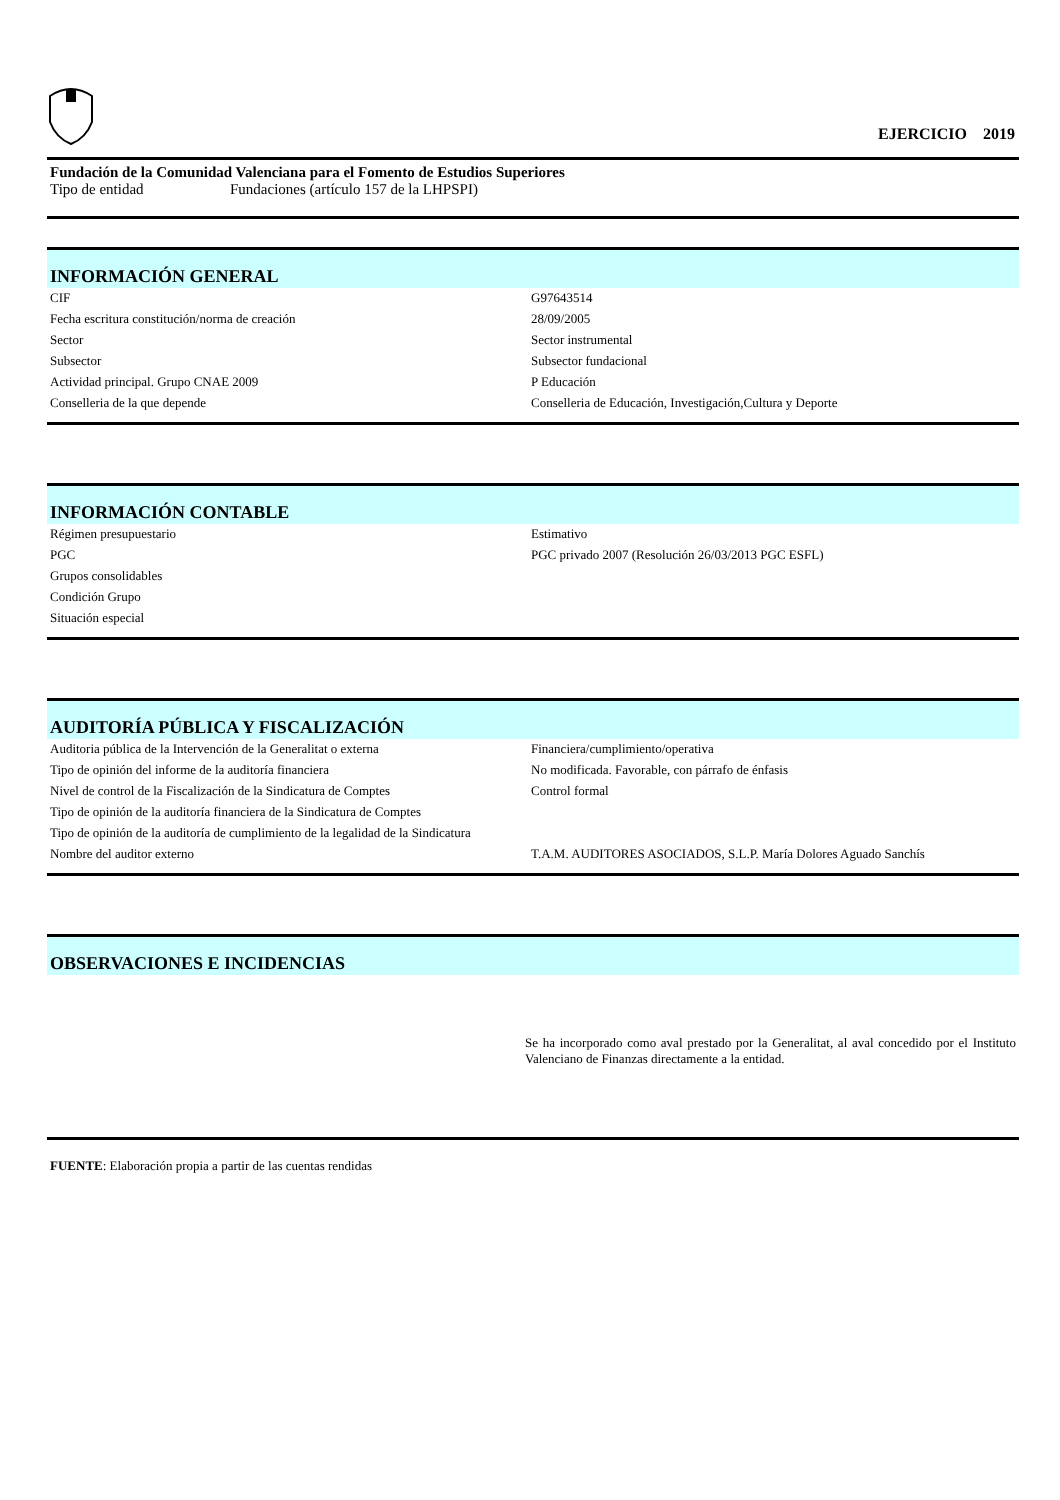EJERCICIO 2019
Fundación de la Comunidad Valenciana para el Fomento de Estudios Superiores
Tipo de entidad Fundaciones (artículo 157 de la LHPSPI)
INFORMACIÓN GENERAL
| CIF | G97643514 |
| Fecha escritura constitución/norma de creación | 28/09/2005 |
| Sector | Sector instrumental |
| Subsector | Subsector fundacional |
| Actividad principal. Grupo CNAE 2009 | P Educación |
| Conselleria de la que depende | Conselleria de Educación, Investigación,Cultura y Deporte |
INFORMACIÓN CONTABLE
| Régimen presupuestario | Estimativo |
| PGC | PGC privado 2007 (Resolución 26/03/2013 PGC ESFL) |
| Grupos consolidables | |
| Condición Grupo | |
| Situación especial | |
AUDITORÍA PÚBLICA Y FISCALIZACIÓN
| Auditoria pública de la Intervención de la Generalitat o externa | Financiera/cumplimiento/operativa |
| Tipo de opinión del informe de la auditoría financiera | No modificada. Favorable, con párrafo de énfasis |
| Nivel de control de la Fiscalización de la Sindicatura de Comptes | Control formal |
| Tipo de opinión de la auditoría financiera de la Sindicatura de Comptes | |
| Tipo de opinión de la auditoría de cumplimiento de la legalidad de la Sindicatura | |
| Nombre del auditor externo | T.A.M. AUDITORES ASOCIADOS, S.L.P. María Dolores Aguado Sanchís |
OBSERVACIONES E INCIDENCIAS
Se ha incorporado como aval prestado por la Generalitat, al aval concedido por el Instituto Valenciano de Finanzas directamente a la entidad.
FUENTE: Elaboración propia a partir de las cuentas rendidas